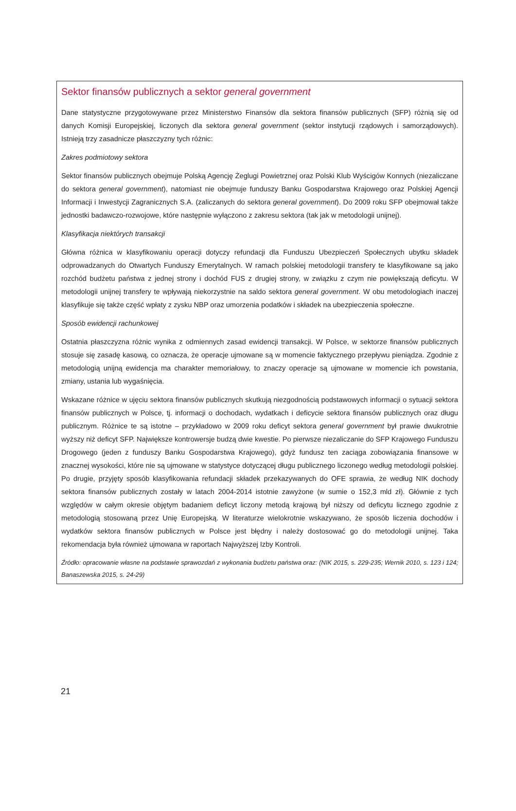Sektor finansów publicznych a sektor general government
Dane statystyczne przygotowywane przez Ministerstwo Finansów dla sektora finansów publicznych (SFP) różnią się od danych Komisji Europejskiej, liczonych dla sektora general government (sektor instytucji rządowych i samorządowych). Istnieją trzy zasadnicze płaszczyzny tych różnic:
Zakres podmiotowy sektora
Sektor finansów publicznych obejmuje Polską Agencję Żeglugi Powietrznej oraz Polski Klub Wyścigów Konnych (niezaliczane do sektora general government), natomiast nie obejmuje funduszy Banku Gospodarstwa Krajowego oraz Polskiej Agencji Informacji i Inwestycji Zagranicznych S.A. (zaliczanych do sektora general government). Do 2009 roku SFP obejmował także jednostki badawczo-rozwojowe, które następnie wyłączono z zakresu sektora (tak jak w metodologii unijnej).
Klasyfikacja niektórych transakcji
Główna różnica w klasyfikowaniu operacji dotyczy refundacji dla Funduszu Ubezpieczeń Społecznych ubytku składek odprowadzanych do Otwartych Funduszy Emerytalnych. W ramach polskiej metodologii transfery te klasyfikowane są jako rozchód budżetu państwa z jednej strony i dochód FUS z drugiej strony, w związku z czym nie powiększają deficytu. W metodologii unijnej transfery te wpływają niekorzystnie na saldo sektora general government. W obu metodologiach inaczej klasyfikuje się także część wpłaty z zysku NBP oraz umorzenia podatków i składek na ubezpieczenia społeczne.
Sposób ewidencji rachunkowej
Ostatnia płaszczyzna różnic wynika z odmiennych zasad ewidencji transakcji. W Polsce, w sektorze finansów publicznych stosuje się zasadę kasową, co oznacza, że operacje ujmowane są w momencie faktycznego przepływu pieniądza. Zgodnie z metodologią unijną ewidencja ma charakter memoriałowy, to znaczy operacje są ujmowane w momencie ich powstania, zmiany, ustania lub wygaśnięcia.
Wskazane różnice w ujęciu sektora finansów publicznych skutkują niezgodnością podstawowych informacji o sytuacji sektora finansów publicznych w Polsce, tj. informacji o dochodach, wydatkach i deficycie sektora finansów publicznych oraz długu publicznym. Różnice te są istotne – przykładowo w 2009 roku deficyt sektora general government był prawie dwukrotnie wyższy niż deficyt SFP. Największe kontrowersje budzą dwie kwestie. Po pierwsze niezaliczanie do SFP Krajowego Funduszu Drogowego (jeden z funduszy Banku Gospodarstwa Krajowego), gdyż fundusz ten zaciąga zobowiązania finansowe w znacznej wysokości, które nie są ujmowane w statystyce dotyczącej długu publicznego liczonego według metodologii polskiej. Po drugie, przyjęty sposób klasyfikowania refundacji składek przekazywanych do OFE sprawia, że według NIK dochody sektora finansów publicznych zostały w latach 2004-2014 istotnie zawyżone (w sumie o 152,3 mld zł). Głównie z tych względów w całym okresie objętym badaniem deficyt liczony metodą krajową był niższy od deficytu licznego zgodnie z metodologią stosowaną przez Unię Europejską. W literaturze wielokrotnie wskazywano, że sposób liczenia dochodów i wydatków sektora finansów publicznych w Polsce jest błędny i należy dostosować go do metodologii unijnej. Taka rekomendacja była również ujmowana w raportach Najwyższej Izby Kontroli.
Źródło: opracowanie własne na podstawie sprawozdań z wykonania budżetu państwa oraz: (NIK 2015, s. 229-235; Wernik 2010, s. 123 i 124; Banaszewska 2015, s. 24-29)
21